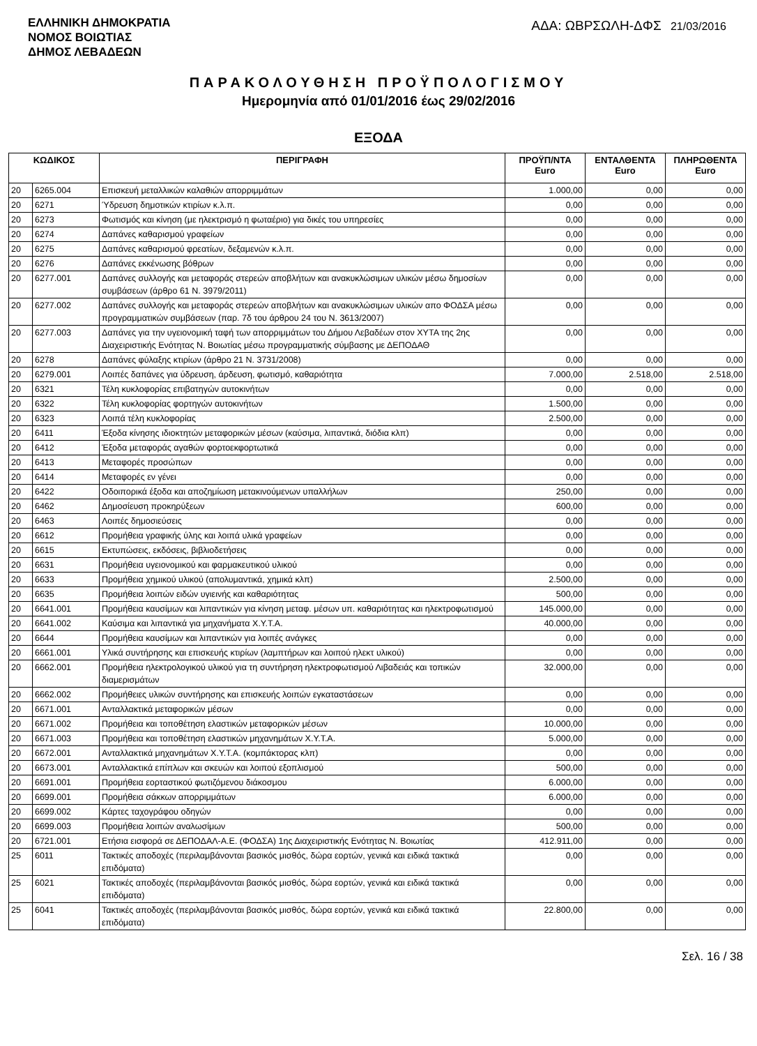ΕΛΛΗΝΙΚΗ ΔΗΜΟΚΡΑΤΙΑ
ΝΟΜΟΣ ΒΟΙΩΤΙΑΣ
ΔΗΜΟΣ ΛΕΒΑΔΕΩΝ
ΑΔΑ: ΩΒΡΣΩΛΗ-ΔΦΣ 21/03/2016
ΠΑΡΑΚΟΛΟΥΘΗΣΗ ΠΡΟΫΠΟΛΟΓΙΣΜΟΥ
Ημερομηνία από 01/01/2016 έως 29/02/2016
ΕΞΟΔΑ
| ΚΩΔΙΚΟΣ | | ΠΕΡΙΓΡΑΦΗ | ΠΡΟΫΠ/ΝΤΑ Euro | ΕΝΤΑΛΘΕΝΤΑ Euro | ΠΛΗΡΩΘΕΝΤΑ Euro |
| --- | --- | --- | --- | --- | --- |
| 20 | 6265.004 | Επισκευή μεταλλικών καλαθιών απορριμμάτων | 1.000,00 | 0,00 | 0,00 |
| 20 | 6271 | Ύδρευση δημοτικών κτιρίων κ.λ.π. | 0,00 | 0,00 | 0,00 |
| 20 | 6273 | Φωτισμός και κίνηση (με ηλεκτρισμό η φωταέριο) για δικές του υπηρεσίες | 0,00 | 0,00 | 0,00 |
| 20 | 6274 | Δαπάνες καθαρισμού γραφείων | 0,00 | 0,00 | 0,00 |
| 20 | 6275 | Δαπάνες καθαρισμού φρεατίων, δεξαμενών κ.λ.π. | 0,00 | 0,00 | 0,00 |
| 20 | 6276 | Δαπάνες εκκένωσης βόθρων | 0,00 | 0,00 | 0,00 |
| 20 | 6277.001 | Δαπάνες συλλογής και μεταφοράς στερεών αποβλήτων και ανακυκλώσιμων υλικών μέσω δημοσίων συμβάσεων (άρθρο 61 Ν. 3979/2011) | 0,00 | 0,00 | 0,00 |
| 20 | 6277.002 | Δαπάνες συλλογής και μεταφοράς στερεών αποβλήτων και ανακυκλώσιμων υλικών απο ΦΟΔΣΑ μέσω προγραμματικών συμβάσεων (παρ. 7δ του άρθρου 24 του Ν. 3613/2007) | 0,00 | 0,00 | 0,00 |
| 20 | 6277.003 | Δαπάνες για την υγειονομική ταφή των απορριμμάτων του Δήμου Λεβαδέων στον ΧΥΤΑ της 2ης Διαχειριστικής Ενότητας Ν. Βοιωτίας μέσω προγραμματικής σύμβασης με ΔΕΠΟΔΑΘ | 0,00 | 0,00 | 0,00 |
| 20 | 6278 | Δαπάνες φύλαξης κτιρίων (άρθρο 21 Ν. 3731/2008) | 0,00 | 0,00 | 0,00 |
| 20 | 6279.001 | Λοιπές δαπάνες για ύδρευση, άρδευση, φωτισμό, καθαριότητα | 7.000,00 | 2.518,00 | 2.518,00 |
| 20 | 6321 | Τέλη κυκλοφορίας επιβατηγών αυτοκινήτων | 0,00 | 0,00 | 0,00 |
| 20 | 6322 | Τέλη κυκλοφορίας φορτηγών αυτοκινήτων | 1.500,00 | 0,00 | 0,00 |
| 20 | 6323 | Λοιπά τέλη κυκλοφορίας | 2.500,00 | 0,00 | 0,00 |
| 20 | 6411 | Έξοδα κίνησης ιδιοκτητών μεταφορικών μέσων (καύσιμα, λιπαντικά, διόδια κλπ) | 0,00 | 0,00 | 0,00 |
| 20 | 6412 | Έξοδα μεταφοράς αγαθών φορτοεκφορτωτικά | 0,00 | 0,00 | 0,00 |
| 20 | 6413 | Μεταφορές προσώπων | 0,00 | 0,00 | 0,00 |
| 20 | 6414 | Μεταφορές εν γένει | 0,00 | 0,00 | 0,00 |
| 20 | 6422 | Οδοιπορικά έξοδα και αποζημίωση μετακινούμενων υπαλλήλων | 250,00 | 0,00 | 0,00 |
| 20 | 6462 | Δημοσίευση προκηρύξεων | 600,00 | 0,00 | 0,00 |
| 20 | 6463 | Λοιπές δημοσιεύσεις | 0,00 | 0,00 | 0,00 |
| 20 | 6612 | Προμήθεια γραφικής ύλης και λοιπά υλικά γραφείων | 0,00 | 0,00 | 0,00 |
| 20 | 6615 | Εκτυπώσεις, εκδόσεις, βιβλιοδετήσεις | 0,00 | 0,00 | 0,00 |
| 20 | 6631 | Προμήθεια υγειονομικού και φαρμακευτικού υλικού | 0,00 | 0,00 | 0,00 |
| 20 | 6633 | Προμήθεια χημικού υλικού (απολυμαντικά, χημικά κλπ) | 2.500,00 | 0,00 | 0,00 |
| 20 | 6635 | Προμήθεια λοιπών ειδών υγιεινής και καθαριότητας | 500,00 | 0,00 | 0,00 |
| 20 | 6641.001 | Προμήθεια καυσίμων και λιπαντικών για κίνηση μεταφ. μέσων υπ. καθαριότητας και ηλεκτροφωτισμού | 145.000,00 | 0,00 | 0,00 |
| 20 | 6641.002 | Καύσιμα και λιπαντικά για μηχανήματα Χ.Υ.Τ.Α. | 40.000,00 | 0,00 | 0,00 |
| 20 | 6644 | Προμήθεια καυσίμων και λιπαντικών για λοιπές ανάγκες | 0,00 | 0,00 | 0,00 |
| 20 | 6661.001 | Υλικά συντήρησης και επισκευής κτιρίων (λαμπτήρων και λοιπού ηλεκτ υλικού) | 0,00 | 0,00 | 0,00 |
| 20 | 6662.001 | Προμήθεια ηλεκτρολογικού υλικού για τη συντήρηση ηλεκτροφωτισμού Λιβαδειάς και τοπικών διαμερισμάτων | 32.000,00 | 0,00 | 0,00 |
| 20 | 6662.002 | Προμήθειες υλικών συντήρησης και επισκευής λοιπών εγκαταστάσεων | 0,00 | 0,00 | 0,00 |
| 20 | 6671.001 | Ανταλλακτικά μεταφορικών μέσων | 0,00 | 0,00 | 0,00 |
| 20 | 6671.002 | Προμήθεια και τοποθέτηση ελαστικών μεταφορικών μέσων | 10.000,00 | 0,00 | 0,00 |
| 20 | 6671.003 | Προμήθεια και τοποθέτηση ελαστικών μηχανημάτων Χ.Υ.Τ.Α. | 5.000,00 | 0,00 | 0,00 |
| 20 | 6672.001 | Ανταλλακτικά μηχανημάτων Χ.Υ.Τ.Α. (κομπάκτορας κλπ) | 0,00 | 0,00 | 0,00 |
| 20 | 6673.001 | Ανταλλακτικά επίπλων και σκευών και λοιπού εξοπλισμού | 500,00 | 0,00 | 0,00 |
| 20 | 6691.001 | Προμήθεια εορταστικού φωτιζόμενου διάκοσμου | 6.000,00 | 0,00 | 0,00 |
| 20 | 6699.001 | Προμήθεια σάκκων απορριμμάτων | 6.000,00 | 0,00 | 0,00 |
| 20 | 6699.002 | Κάρτες ταχογράφου οδηγών | 0,00 | 0,00 | 0,00 |
| 20 | 6699.003 | Προμήθεια λοιπών αναλωσίμων | 500,00 | 0,00 | 0,00 |
| 20 | 6721.001 | Ετήσια εισφορά σε ΔΕΠΟΔΑΛ-Α.Ε. (ΦΟΔΣΑ) 1ης Διαχειριστικής Ενότητας Ν. Βοιωτίας | 412.911,00 | 0,00 | 0,00 |
| 25 | 6011 | Τακτικές αποδοχές (περιλαμβάνονται βασικός μισθός, δώρα εορτών, γενικά και ειδικά τακτικά επιδόματα) | 0,00 | 0,00 | 0,00 |
| 25 | 6021 | Τακτικές αποδοχές (περιλαμβάνονται βασικός μισθός, δώρα εορτών, γενικά και ειδικά τακτικά επιδόματα) | 0,00 | 0,00 | 0,00 |
| 25 | 6041 | Τακτικές αποδοχές (περιλαμβάνονται βασικός μισθός, δώρα εορτών, γενικά και ειδικά τακτικά επιδόματα) | 22.800,00 | 0,00 | 0,00 |
Σελ. 16 / 38